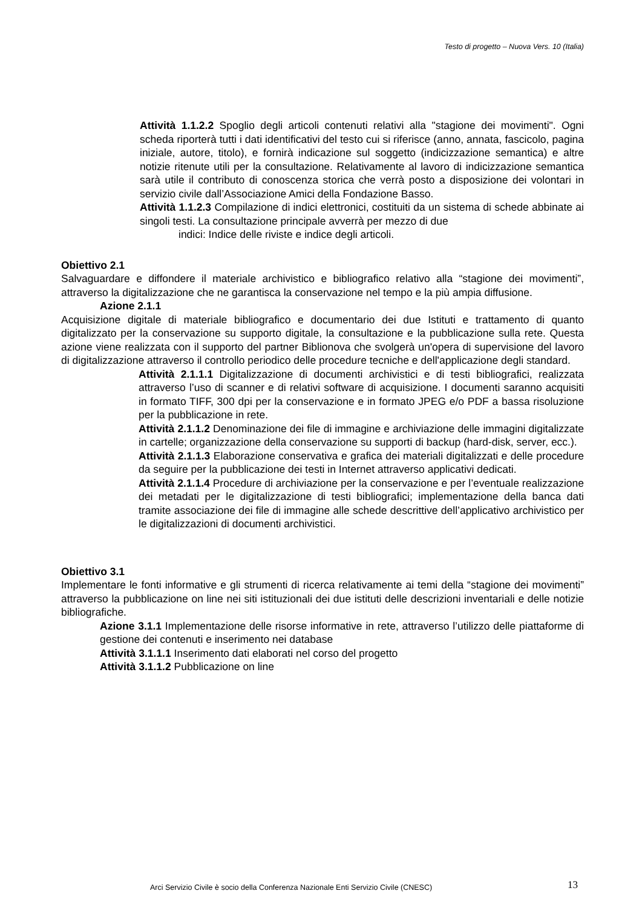Testo di progetto – Nuova Vers. 10 (Italia)
Attività 1.1.2.2 Spoglio degli articoli contenuti relativi alla "stagione dei movimenti". Ogni scheda riporterà tutti i dati identificativi del testo cui si riferisce (anno, annata, fascicolo, pagina iniziale, autore, titolo), e fornirà indicazione sul soggetto (indicizzazione semantica) e altre notizie ritenute utili per la consultazione. Relativamente al lavoro di indicizzazione semantica sarà utile il contributo di conoscenza storica che verrà posto a disposizione dei volontari in servizio civile dall’Associazione Amici della Fondazione Basso.
Attività 1.1.2.3 Compilazione di indici elettronici, costituiti da un sistema di schede abbinate ai singoli testi. La consultazione principale avverrà per mezzo di due
indici: Indice delle riviste e indice degli articoli.
Obiettivo 2.1
Salvaguardare e diffondere il materiale archivistico e bibliografico relativo alla “stagione dei movimenti”, attraverso la digitalizzazione che ne garantisca la conservazione nel tempo e la più ampia diffusione.
Azione 2.1.1
Acquisizione digitale di materiale bibliografico e documentario dei due Istituti e trattamento di quanto digitalizzato per la conservazione su supporto digitale, la consultazione e la pubblicazione sulla rete. Questa azione viene realizzata con il supporto del partner Biblionova che svolgerà un'opera di supervisione del lavoro di digitalizzazione attraverso il controllo periodico delle procedure tecniche e dell'applicazione degli standard.
Attività 2.1.1.1 Digitalizzazione di documenti archivistici e di testi bibliografici, realizzata attraverso l’uso di scanner e di relativi software di acquisizione. I documenti saranno acquisiti in formato TIFF, 300 dpi per la conservazione e in formato JPEG e/o PDF a bassa risoluzione per la pubblicazione in rete.
Attività 2.1.1.2 Denominazione dei file di immagine e archiviazione delle immagini digitalizzate in cartelle; organizzazione della conservazione su supporti di backup (hard-disk, server, ecc.).
Attività 2.1.1.3 Elaborazione conservativa e grafica dei materiali digitalizzati e delle procedure da seguire per la pubblicazione dei testi in Internet attraverso applicativi dedicati.
Attività 2.1.1.4 Procedure di archiviazione per la conservazione e per l’eventuale realizzazione dei metadati per le digitalizzazione di testi bibliografici; implementazione della banca dati tramite associazione dei file di immagine alle schede descrittive dell’applicativo archivistico per le digitalizzazioni di documenti archivistici.
Obiettivo 3.1
Implementare le fonti informative e gli strumenti di ricerca relativamente ai temi della “stagione dei movimenti” attraverso la pubblicazione on line nei siti istituzionali dei due istituti delle descrizioni inventariali e delle notizie bibliografiche.
Azione 3.1.1 Implementazione delle risorse informative in rete, attraverso l’utilizzo delle piattaforme di gestione dei contenuti e inserimento nei database
Attività 3.1.1.1 Inserimento dati elaborati nel corso del progetto
Attività 3.1.1.2 Pubblicazione on line
Arci Servizio Civile è socio della Conferenza Nazionale Enti Servizio Civile (CNESC)
13